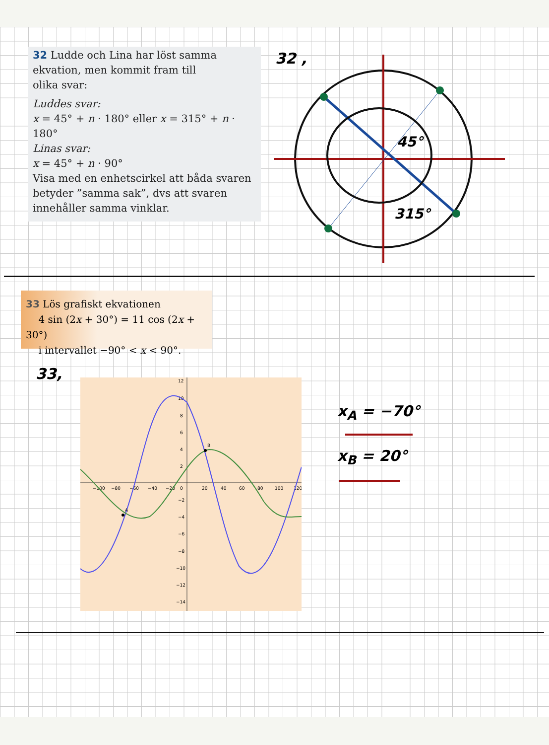32 Ludde och Lina har löst samma
ekvation, men kommit fram till
olika svar:
Luddes svar:
x = 45° + n · 180° eller x = 315° + n · 180°
Linas svar:
x = 45° + n · 90°
Visa med en enhetscirkel att båda svaren betyder ”samma sak”, dvs att svaren innehåller samma vinklar.
32 ,
45°
315°
33 Lös grafiskt ekvationen
4 sin (2x + 30°) = 11 cos (2x + 30°)
i intervallet −90° < x < 90°.
33,
12
10
8
6
4
2
0
−2
−4
−6
−8
−10
−12
−14
−100
−80
−60
−40
−20
20
40
60
80
100
120
A
B
x<sub>A</sub> = −70°
x<sub>B</sub> = 20°